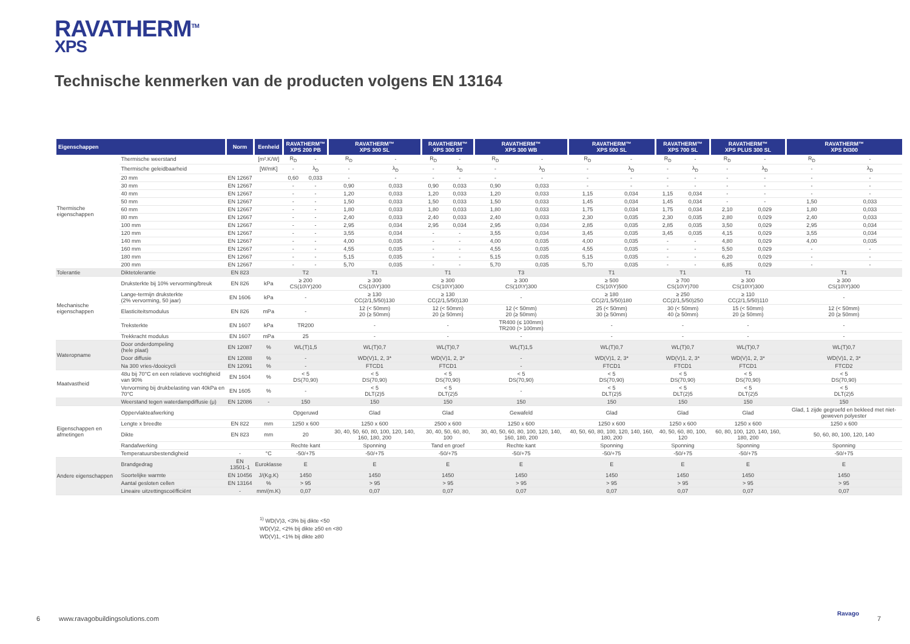RAVATHERM<sup>TM</sup>
XPS
Technische kenmerken van de producten volgens EN 13164
| Eigenschappen | | Norm | Eenheid | RAVATHERM™ XPS 200 PB | | RAVATHERM™ XPS 300 SL | | RAVATHERM™ XPS 300 ST | | RAVATHERM™ XPS 300 WB | | RAVATHERM™ XPS 500 SL | | RAVATHERM™ XPS 700 SL | | RAVATHERM™ XPS PLUS 300 SL | | RAVATHERM™ XPS DI300 | |
| --- | --- | --- | --- | --- | --- | --- | --- | --- | --- | --- | --- | --- | --- | --- | --- | --- | --- | --- | --- |
| Thermische eigenschappen | Thermische weerstand | | [m².K/W] | R<sub>D</sub> | - | R<sub>D</sub> | - | R<sub>D</sub> | - | R<sub>D</sub> | - | R<sub>D</sub> | - | R<sub>D</sub> | - | R<sub>D</sub> | - | R<sub>D</sub> | - |
| | Thermische geleidbaarheid | | [W/mK] | - | λ<sub>D</sub> | - | λ<sub>D</sub> | - | λ<sub>D</sub> | - | λ<sub>D</sub> | - | λ<sub>D</sub> | - | λ<sub>D</sub> | - | λ<sub>D</sub> | - | λ<sub>D</sub> |
| | 20 mm | EN 12667 | | 0,60 | 0,033 | - | - | - | - | - | - | - | - | - | - | - | - | - | - |
| | 30 mm | EN 12667 | | - | - | 0,90 | 0,033 | 0,90 | 0,033 | 0,90 | 0,033 | - | - | - | - | - | - | - | - |
| | 40 mm | EN 12667 | | - | - | 1,20 | 0,033 | 1,20 | 0,033 | 1,20 | 0,033 | 1,15 | 0,034 | 1,15 | 0,034 | - | - | - | - |
| | 50 mm | EN 12667 | | - | - | 1,50 | 0,033 | 1,50 | 0,033 | 1,50 | 0,033 | 1,45 | 0,034 | 1,45 | 0,034 | - | - | 1,50 | 0,033 |
| | 60 mm | EN 12667 | | - | - | 1,80 | 0,033 | 1,80 | 0,033 | 1,80 | 0,033 | 1,75 | 0,034 | 1,75 | 0,034 | 2,10 | 0,029 | 1,80 | 0,033 |
| | 80 mm | EN 12667 | | - | - | 2,40 | 0,033 | 2,40 | 0,033 | 2,40 | 0,033 | 2,30 | 0,035 | 2,30 | 0,035 | 2,80 | 0,029 | 2,40 | 0,033 |
| | 100 mm | EN 12667 | | - | - | 2,95 | 0,034 | 2,95 | 0,034 | 2,95 | 0,034 | 2,85 | 0,035 | 2,85 | 0,035 | 3,50 | 0,029 | 2,95 | 0,034 |
| | 120 mm | EN 12667 | | - | - | 3,55 | 0,034 | - | - | 3,55 | 0,034 | 3,45 | 0,035 | 3,45 | 0,035 | 4,15 | 0,029 | 3,55 | 0,034 |
| | 140 mm | EN 12667 | | - | - | 4,00 | 0,035 | - | - | 4,00 | 0,035 | 4,00 | 0,035 | - | - | 4,80 | 0,029 | 4,00 | 0,035 |
| | 160 mm | EN 12667 | | - | - | 4,55 | 0,035 | - | - | 4,55 | 0,035 | 4,55 | 0,035 | - | - | 5,50 | 0,029 | - | - |
| | 180 mm | EN 12667 | | - | - | 5,15 | 0,035 | - | - | 5,15 | 0,035 | 5,15 | 0,035 | - | - | 6,20 | 0,029 | - | - |
| | 200 mm | EN 12667 | | - | - | 5,70 | 0,035 | - | - | 5,70 | 0,035 | 5,70 | 0,035 | - | - | 6,85 | 0,029 | - | - |
| Tolerantie | Diktetolerantie | EN 823 | | T2 | | T1 | | T1 | | T3 | | T1 | | T1 | | T1 | | T1 | |
| Mechanische eigenschappen | Druksterkte bij 10% vervorming/breuk | EN 826 | kPa | ≥ 200 CS(10\Y)200 | | ≥ 300 CS(10\Y)300 | | ≥ 300 CS(10\Y)300 | | ≥ 300 CS(10\Y)300 | | ≥ 500 CS(10\Y)500 | | ≥ 700 CS(10\Y)700 | | ≥ 300 CS(10\Y)300 | | ≥ 300 CS(10\Y)300 | |
| | Lange-termijn druksterkte (2% vervorming, 50 jaar) | EN 1606 | kPa | - | | ≥ 130 CC(2/1,5/50)130 | | ≥ 130 CC(2/1,5/50)130 | | - | | ≥ 180 CC(2/1,5/50)180 | | ≥ 250 CC(2/1,5/50)250 | | ≥ 110 CC(2/1,5/50)110 | | - | |
| | Elasticiteitsmodulus | EN 826 | mPa | - | | 12 (< 50mm) 20 (≥ 50mm) | | 12 (< 50mm) 20 (≥ 50mm) | | 12 (< 50mm) 20 (≥ 50mm) | | 25 (< 50mm) 30 (≥ 50mm) | | 30 (< 50mm) 40 (≥ 50mm) | | 15 (< 50mm) 20 (≥ 50mm) | | 12 (< 50mm) 20 (≥ 50mm) | |
| | Treksterkte | EN 1607 | kPa | TR200 | | - | | - | | TR400 (≤ 100mm) TR200 (> 100mm) | | - | | - | | - | | - | |
| | Trekkracht modulus | EN 1607 | mPa | 25 | | - | | - | | - | | - | | - | | - | | - | |
| Wateropname | Door onderdompeling (hele plaat) | EN 12087 | % | WL(T)1,5 | | WL(T)0,7 | | WL(T)0,7 | | WL(T)1,5 | | WL(T)0,7 | | WL(T)0,7 | | WL(T)0,7 | | WL(T)0,7 | |
| | Door diffusie | EN 12088 | % | - | | WD(V)1, 2, 3* | | WD(V)1, 2, 3* | | - | | WD(V)1, 2, 3* | | WD(V)1, 2, 3* | | WD(V)1, 2, 3* | | WD(V)1, 2, 3* | |
| | Na 300 vries-/dooicycli | EN 12091 | % | - | | FTCD1 | | FTCD1 | | - | | FTCD1 | | FTCD1 | | FTCD1 | | FTCD2 | |
| Maatvastheid | 48u bij 70°C en een relatieve vochtigheid van 90% | EN 1604 | % | < 5 DS(70,90) | | < 5 DS(70,90) | | < 5 DS(70,90) | | < 5 DS(70,90) | | < 5 DS(70,90) | | < 5 DS(70,90) | | < 5 DS(70,90) | | < 5 DS(70,90) | |
| | Vervorming bij drukbelasting van 40kPa en 70°C | EN 1605 | % | - | | < 5 DLT(2)5 | | < 5 DLT(2)5 | | - | | < 5 DLT(2)5 | | < 5 DLT(2)5 | | < 5 DLT(2)5 | | < 5 DLT(2)5 | |
| | Weerstand tegen waterdampdiffusie (μ) | EN 12086 | - | 150 | | 150 | | 150 | | 150 | | 150 | | 150 | | 150 | | 150 | |
| Eigenschappen en afmetingen | Oppervlakteafwerking | | | Opgeruwd | | Glad | | Glad | | Gewafeld | | Glad | | Glad | | Glad | | Glad, 1 zijde gegroefd en bekleed met niet-geweven polyester | |
| | Lengte x breedte | EN 822 | mm | 1250 x 600 | | 1250 x 600 | | 2500 x 600 | | 1250 x 600 | | 1250 x 600 | | 1250 x 600 | | 1250 x 600 | | 1250 x 600 | |
| | Dikte | EN 823 | mm | 20 | | 30, 40, 50, 60, 80, 100, 120, 140, 160, 180, 200 | | 30, 40, 50, 60, 80, 100 | | 30, 40, 50, 60, 80, 100, 120, 140, 160, 180, 200 | | 40, 50, 60, 80, 100, 120, 140, 160, 180, 200 | | 40, 50, 60, 80, 100, 120 | | 60, 80, 100, 120, 140, 160, 180, 200 | | 50, 60, 80, 100, 120, 140 | |
| | Randafwerking | | | Rechte kant | | Sponning | | Tand en groef | | Rechte kant | | Sponning | | Sponning | | Sponning | | Sponning | |
| | Temperatuursbestendigheid | - | °C | -50/+75 | | -50/+75 | | -50/+75 | | -50/+75 | | -50/+75 | | -50/+75 | | -50/+75 | | -50/+75 | |
| Andere eigenschappen | Brandgedrag | EN 13501-1 | Euroklasse | E | | E | | E | | E | | E | | E | | E | | E | |
| | Soortelijke warmte | EN 10456 | J/(Kg.K) | 1450 | | 1450 | | 1450 | | 1450 | | 1450 | | 1450 | | 1450 | | 1450 | |
| | Aantal gesloten cellen | EN 13164 | % | > 95 | | > 95 | | > 95 | | > 95 | | > 95 | | > 95 | | > 95 | | > 95 | |
| | Lineaire uitzettingscoëfficiënt | - | mm/(m.K) | 0,07 | | 0,07 | | 0,07 | | 0,07 | | 0,07 | | 0,07 | | 0,07 | | 0,07 | |
<sup>1)</sup> WD(V)3, <3% bij dikte <50
WD(V)2, <2% bij dikte ≥50 en <80
WD(V)1, <1% bij dikte ≥80
6
www.ravagobuildingsolutions.com
Ravago
7